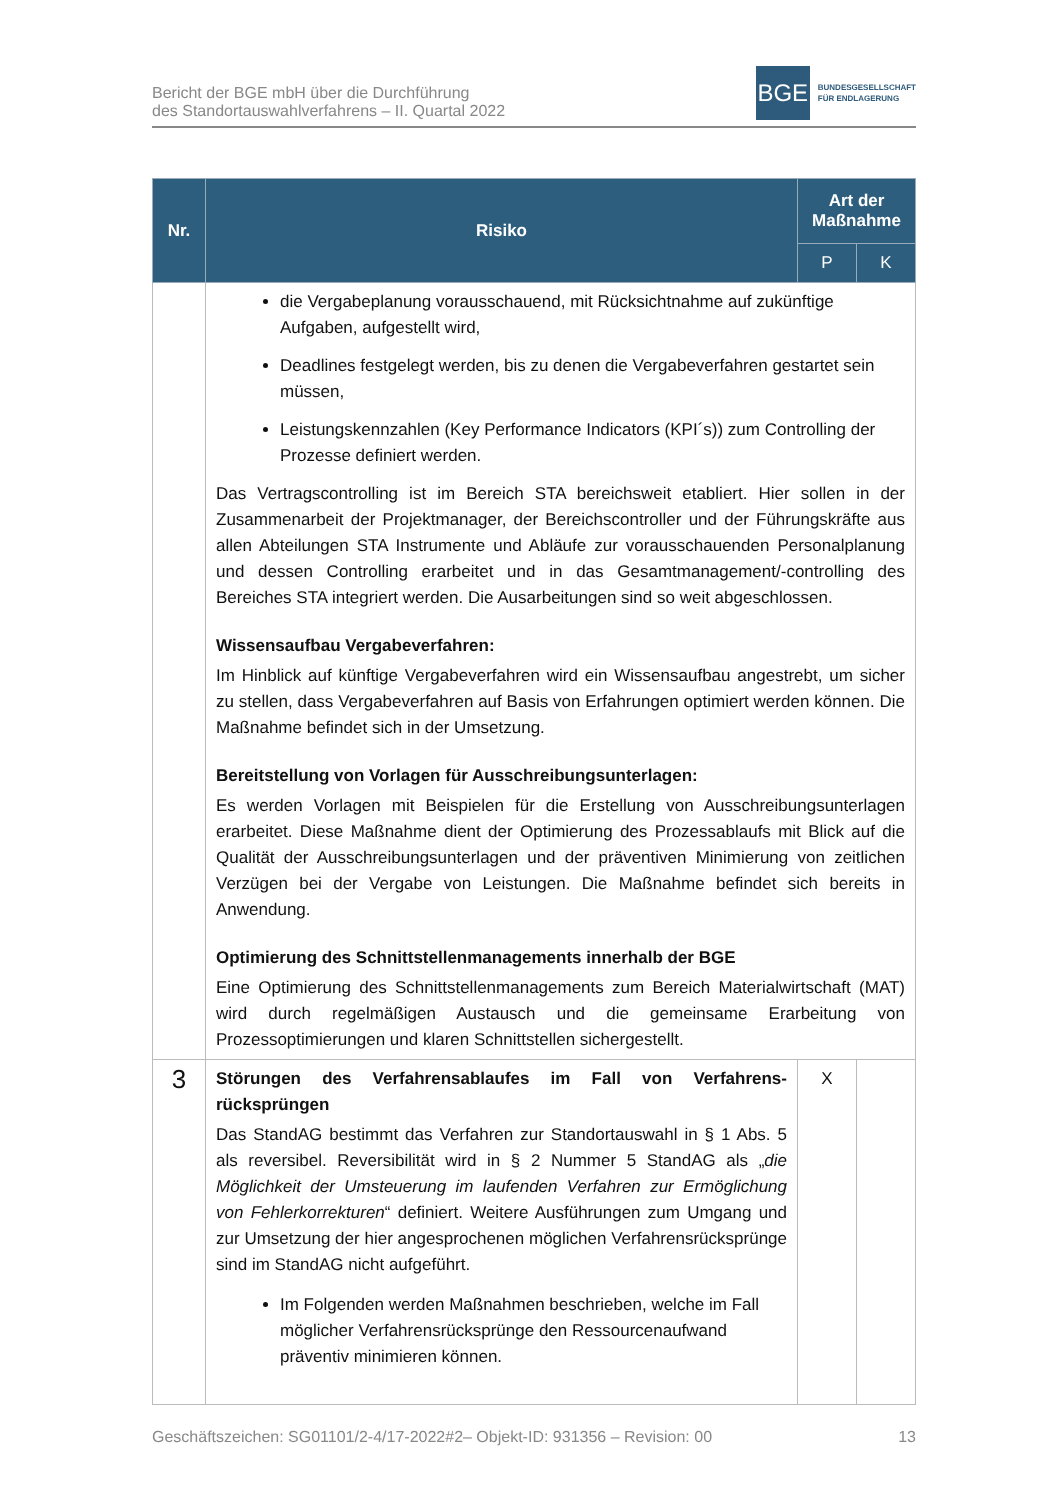Bericht der BGE mbH über die Durchführung
des Standortauswahlverfahrens – II. Quartal 2022
BGE
BUNDESGESELLSCHAFT
FÜR ENDLAGERUNG
| Nr. | Risiko | Art der Maßnahme | |
| --- | --- | --- | --- |
| | | P | K |
| | die Vergabeplanung vorausschauend, mit Rücksichtnahme auf zukünftige Aufgaben, aufgestellt wird, Deadlines festgelegt werden, bis zu denen die Vergabeverfahren gestartet sein müssen, Leistungskennzahlen (Key Performance Indicators (KPI´s)) zum Controlling der Prozesse definiert werden. Das Vertragscontrolling ist im Bereich STA bereichsweit etabliert. Hier sollen in der Zusammenarbeit der Projektmanager, der Bereichscontroller und der Führungskräfte aus allen Abteilungen STA Instrumente und Abläufe zur vorausschauenden Personalplanung und dessen Controlling erarbeitet und in das Gesamtmanagement/-controlling des Bereiches STA integriert werden. Die Ausarbeitungen sind so weit abgeschlossen. Wissensaufbau Vergabeverfahren: Im Hinblick auf künftige Vergabeverfahren wird ein Wissensaufbau angestrebt, um sicher zu stellen, dass Vergabeverfahren auf Basis von Erfahrungen optimiert werden können. Die Maßnahme befindet sich in der Umsetzung. Bereitstellung von Vorlagen für Ausschreibungsunterlagen: Es werden Vorlagen mit Beispielen für die Erstellung von Ausschreibungsunterlagen erarbeitet. Diese Maßnahme dient der Optimierung des Prozessablaufs mit Blick auf die Qualität der Ausschreibungsunterlagen und der präventiven Minimierung von zeitlichen Verzügen bei der Vergabe von Leistungen. Die Maßnahme befindet sich bereits in Anwendung. Optimierung des Schnittstellenmanagements innerhalb der BGE Eine Optimierung des Schnittstellenmanagements zum Bereich Materialwirtschaft (MAT) wird durch regelmäßigen Austausch und die gemeinsame Erarbeitung von Prozessoptimierungen und klaren Schnittstellen sichergestellt. | | |
| 3 | Störungen des Verfahrensablaufes im Fall von Verfahrens­rücksprüngen Das StandAG bestimmt das Verfahren zur Standortauswahl in § 1 Abs. 5 als reversibel. Reversibilität wird in § 2 Nummer 5 StandAG als „ die Möglichkeit der Umsteuerung im laufenden Verfahren zur Ermöglichung von Fehlerkorrekturen “ definiert. Weitere Ausführungen zum Umgang und zur Umsetzung der hier angesprochenen möglichen Verfahrensrücksprünge sind im StandAG nicht aufgeführt. Im Folgenden werden Maßnahmen beschrieben, welche im Fall möglicher Verfahrensrücksprünge den Ressourcenaufwand präventiv minimieren können. | X | |
Geschäftszeichen: SG01101/2-4/17-2022#2– Objekt-ID: 931356 – Revision: 00 13